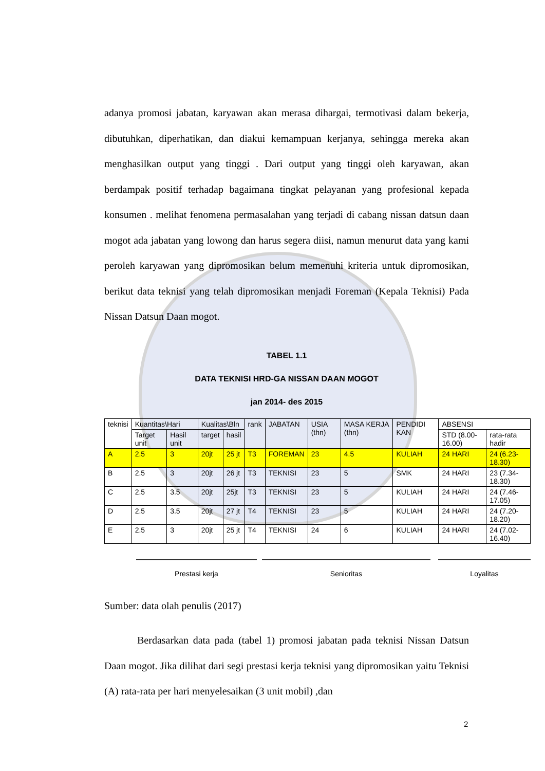adanya promosi jabatan, karyawan akan merasa dihargai, termotivasi dalam bekerja, dibutuhkan, diperhatikan, dan diakui kemampuan kerjanya, sehingga mereka akan menghasilkan output yang tinggi . Dari output yang tinggi oleh karyawan, akan berdampak positif terhadap bagaimana tingkat pelayanan yang profesional kepada konsumen . melihat fenomena permasalahan yang terjadi di cabang nissan datsun daan mogot ada jabatan yang lowong dan harus segera diisi, namun menurut data yang kami peroleh karyawan yang dipromosikan belum memenuhi kriteria untuk dipromosikan, berikut data teknisi yang telah dipromosikan menjadi Foreman (Kepala Teknisi) Pada Nissan Datsun Daan mogot.
TABEL 1.1
DATA TEKNISI HRD-GA NISSAN DAAN MOGOT
jan 2014- des 2015
| teknisi | Kuantitas\Hari | | Kualitas\Bln | | rank | JABATAN | USIA (thn) | MASA KERJA (thn) | PENDIDI KAN | ABSENSI | |
| --- | --- | --- | --- | --- | --- | --- | --- | --- | --- | --- | --- |
| | Target unit | Hasil unit | target | hasil | | | | | | STD (8.00-16.00) | rata-rata hadir |
| A | 2.5 | 3 | 20jt | 25 jt | T3 | FOREMAN | 23 | 4.5 | KULIAH | 24 HARI | 24 (6.23-18.30) |
| B | 2.5 | 3 | 20jt | 26 jt | T3 | TEKNISI | 23 | 5 | SMK | 24 HARI | 23 (7.34-18.30) |
| C | 2.5 | 3.5 | 20jt | 25jt | T3 | TEKNISI | 23 | 5 | KULIAH | 24 HARI | 24 (7.46-17.05) |
| D | 2.5 | 3.5 | 20jt | 27 jt | T4 | TEKNISI | 23 | 5 | KULIAH | 24 HARI | 24 (7.20-18.20) |
| E | 2.5 | 3 | 20jt | 25 jt | T4 | TEKNISI | 24 | 6 | KULIAH | 24 HARI | 24 (7.02-16.40) |
Prestasi kerja Senioritas Loyalitas
Sumber: data olah penulis (2017)
Berdasarkan data pada (tabel 1) promosi jabatan pada teknisi Nissan Datsun Daan mogot. Jika dilihat dari segi prestasi kerja teknisi yang dipromosikan yaitu Teknisi (A) rata-rata per hari menyelesaikan (3 unit mobil) ,dan
2